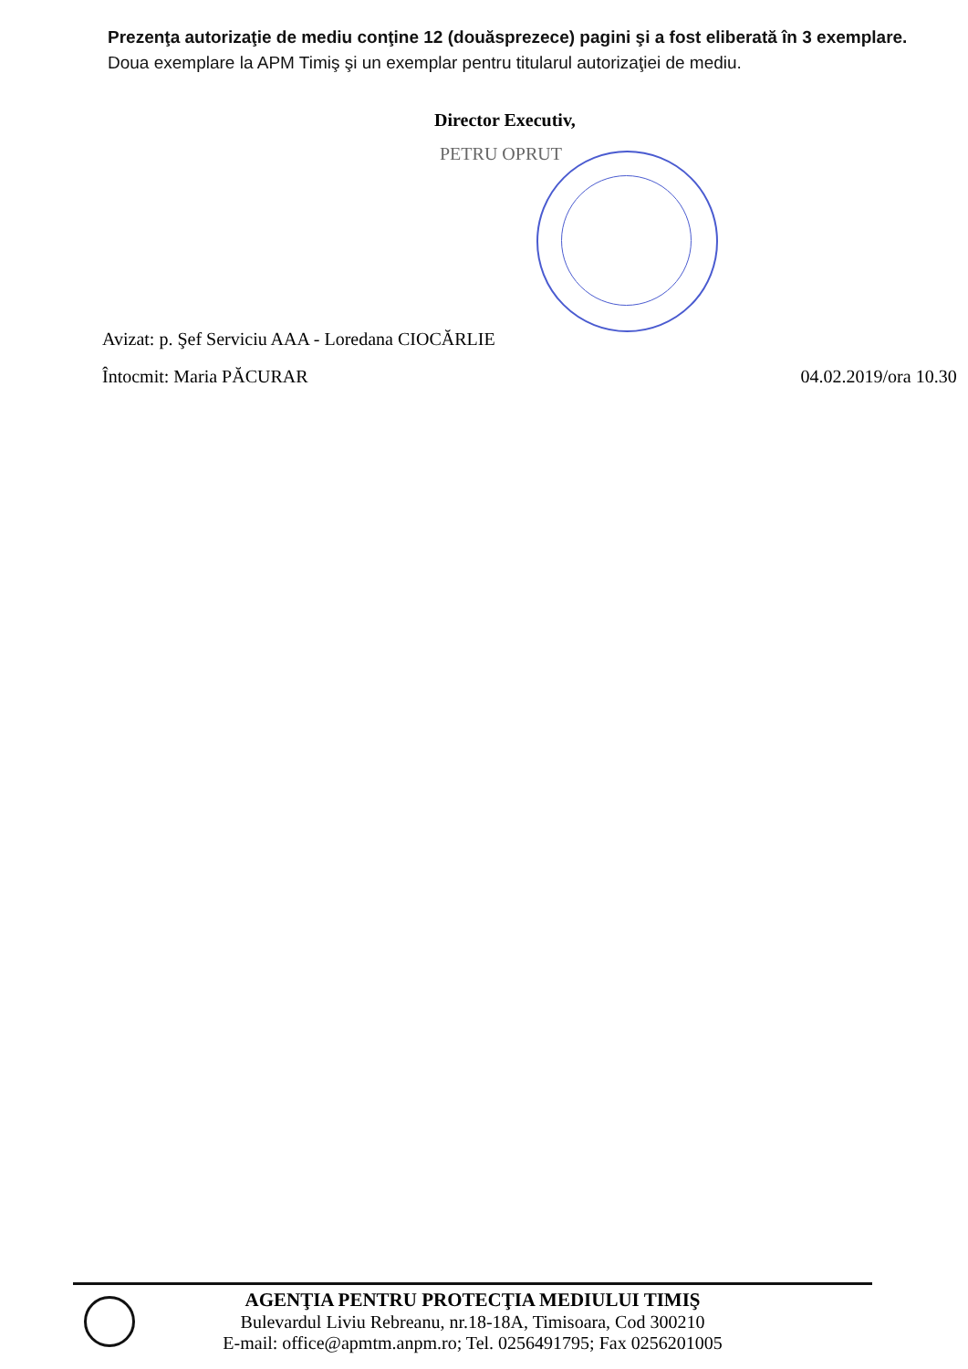Prezenţa autorizaţie de mediu conţine 12 (douăsprezece) pagini şi a fost eliberată în 3 exemplare.
Doua exemplare la APM Timiş şi un exemplar pentru titularul autorizaţiei de mediu.
Director Executiv,
PETRU OPRUT
Avizat: p. Şef Serviciu AAA - Loredana CIOCĂRLIE
Întocmit: Maria PĂCURAR 04.02.2019/ora 10.30
AGENŢIA PENTRU PROTECŢIA MEDIULUI TIMIŞ
Bulevardul Liviu Rebreanu, nr.18-18A, Timisoara, Cod 300210
E-mail: office@apmtm.anpm.ro; Tel. 0256491795; Fax 0256201005